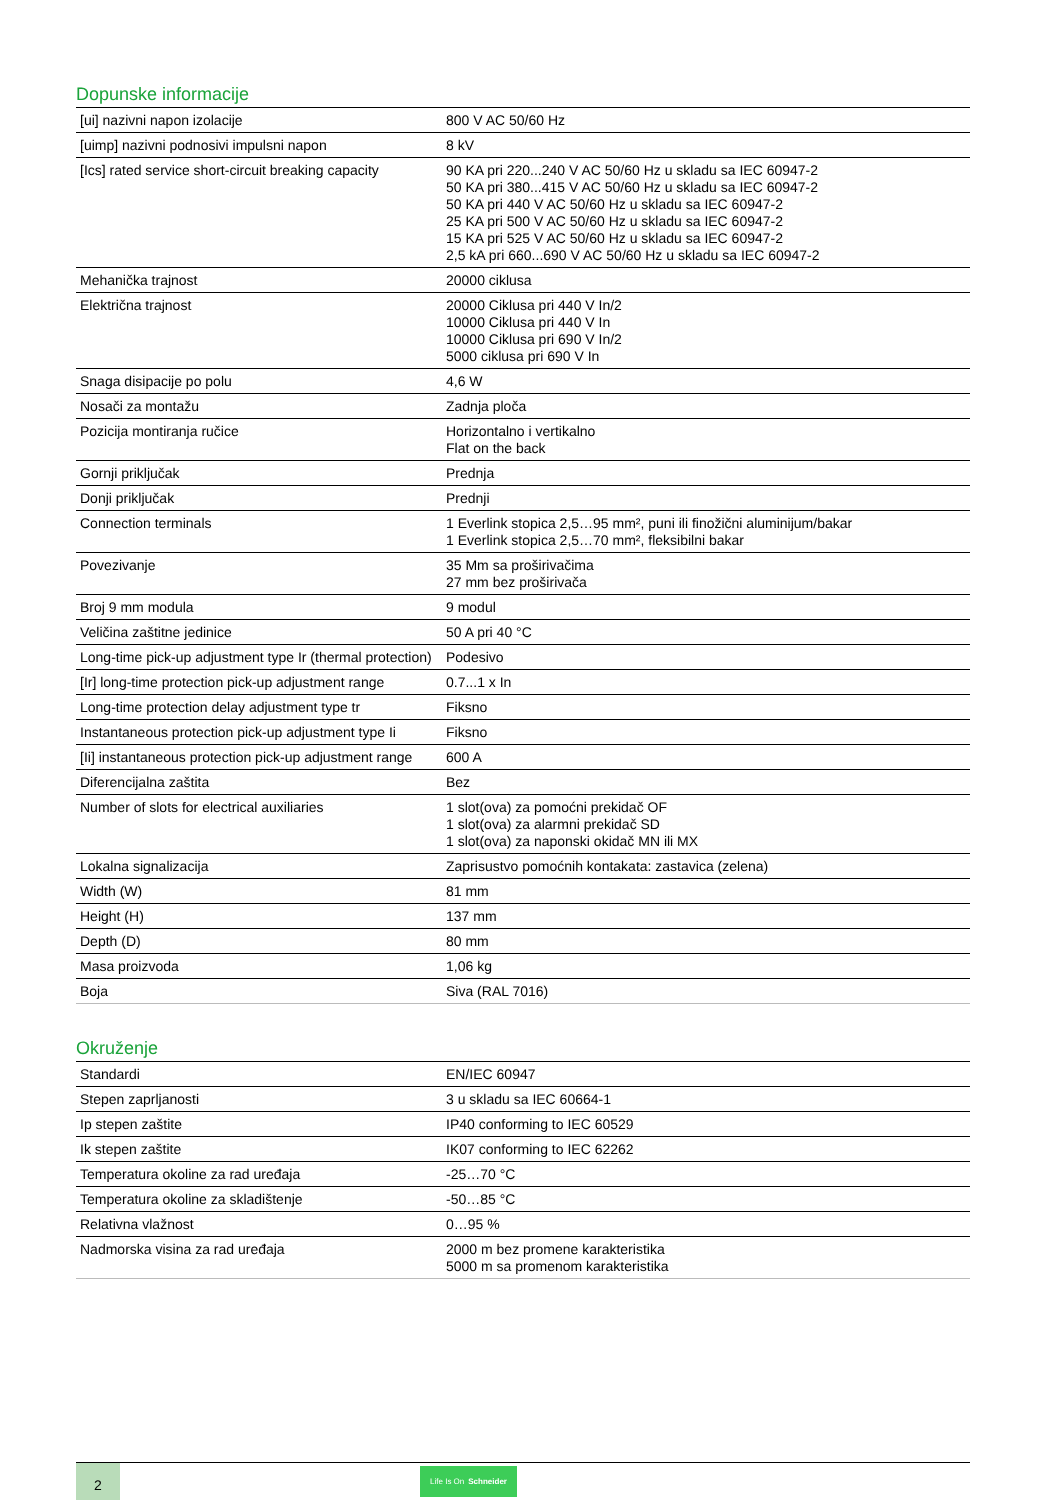Dopunske informacije
| [ui] nazivni napon izolacije | 800 V AC 50/60 Hz |
| [uimp] nazivni podnosivi impulsni napon | 8 kV |
| [Ics] rated service short-circuit breaking capacity | 90 KA pri 220...240 V AC 50/60 Hz u skladu sa IEC 60947-2 50 KA pri 380...415 V AC 50/60 Hz u skladu sa IEC 60947-2 50 KA pri 440 V AC 50/60 Hz u skladu sa IEC 60947-2 25 KA pri 500 V AC 50/60 Hz u skladu sa IEC 60947-2 15 KA pri 525 V AC 50/60 Hz u skladu sa IEC 60947-2 2,5 kA pri 660...690 V AC 50/60 Hz u skladu sa IEC 60947-2 |
| Mehanička trajnost | 20000 ciklusa |
| Električna trajnost | 20000 Ciklusa pri 440 V In/2 10000 Ciklusa pri 440 V In 10000 Ciklusa pri 690 V In/2 5000 ciklusa pri 690 V In |
| Snaga disipacije po polu | 4,6 W |
| Nosači za montažu | Zadnja ploča |
| Pozicija montiranja ručice | Horizontalno i vertikalno Flat on the back |
| Gornji priključak | Prednja |
| Donji priključak | Prednji |
| Connection terminals | 1 Everlink stopica 2,5…95 mm², puni ili finožični aluminijum/bakar 1 Everlink stopica 2,5…70 mm², fleksibilni bakar |
| Povezivanje | 35 Mm sa proširivačima 27 mm bez proširivača |
| Broj 9 mm modula | 9 modul |
| Veličina zaštitne jedinice | 50 A pri 40 °C |
| Long-time pick-up adjustment type Ir (thermal protection) | Podesivo |
| [Ir] long-time protection pick-up adjustment range | 0.7...1 x In |
| Long-time protection delay adjustment type tr | Fiksno |
| Instantaneous protection pick-up adjustment type Ii | Fiksno |
| [Ii] instantaneous protection pick-up adjustment range | 600 A |
| Diferencijalna zaštita | Bez |
| Number of slots for electrical auxiliaries | 1 slot(ova) za pomoćni prekidač OF 1 slot(ova) za alarmni prekidač SD 1 slot(ova) za naponski okidač MN ili MX |
| Lokalna signalizacija | Zaprisustvo pomoćnih kontakata: zastavica (zelena) |
| Width (W) | 81 mm |
| Height (H) | 137 mm |
| Depth (D) | 80 mm |
| Masa proizvoda | 1,06 kg |
| Boja | Siva (RAL 7016) |
Okruženje
| Standardi | EN/IEC 60947 |
| Stepen zaprljanosti | 3 u skladu sa IEC 60664-1 |
| Ip stepen zaštite | IP40 conforming to IEC 60529 |
| Ik stepen zaštite | IK07 conforming to IEC 62262 |
| Temperatura okoline za rad uređaja | -25…70 °C |
| Temperatura okoline za skladištenje | -50…85 °C |
| Relativna vlažnost | 0…95 % |
| Nadmorska visina za rad uređaja | 2000 m bez promene karakteristika 5000 m sa promenom karakteristika |
2
Life Is On Schneider